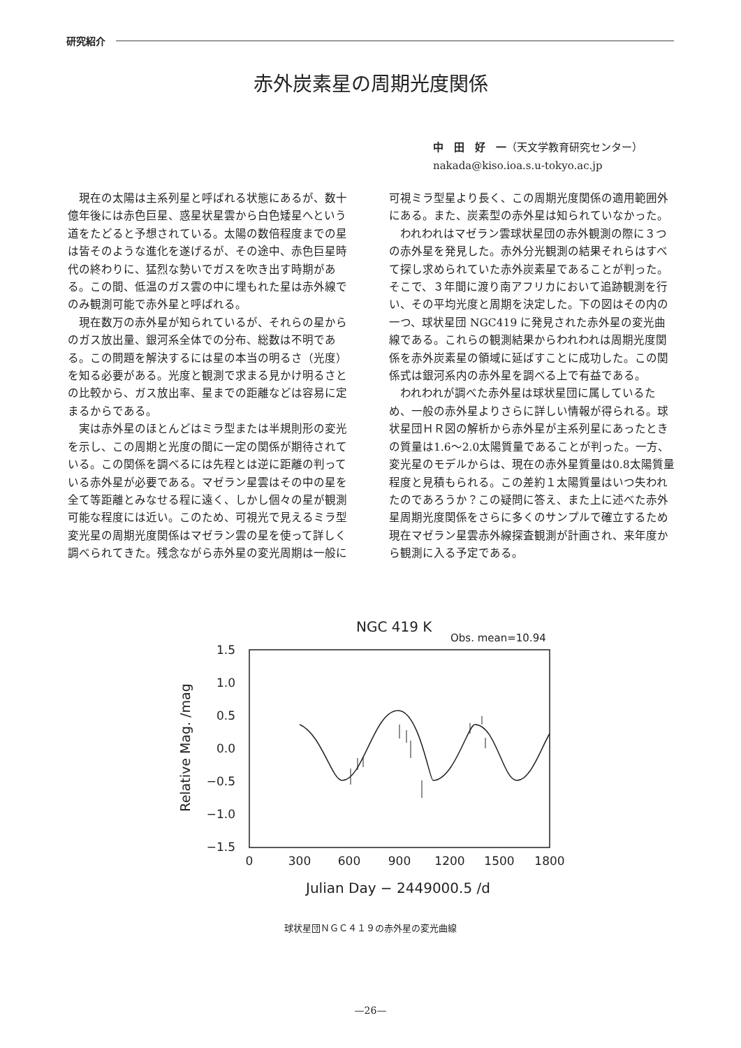研究紹介
赤外炭素星の周期光度関係
中　田　好　一（天文学教育研究センター）
nakada@kiso.ioa.s.u-tokyo.ac.jp
現在の太陽は主系列星と呼ばれる状態にあるが、数十億年後には赤色巨星、惑星状星雲から白色矮星へという道をたどると予想されている。太陽の数倍程度までの星は皆そのような進化を遂げるが、その途中、赤色巨星時代の終わりに、猛烈な勢いでガスを吹き出す時期がある。この間、低温のガス雲の中に埋もれた星は赤外線でのみ観測可能で赤外星と呼ばれる。
現在数万の赤外星が知られているが、それらの星からのガス放出量、銀河系全体での分布、総数は不明である。この問題を解決するには星の本当の明るさ（光度）を知る必要がある。光度と観測で求まる見かけ明るさとの比較から、ガス放出率、星までの距離などは容易に定まるからである。
実は赤外星のほとんどはミラ型または半規則形の変光を示し、この周期と光度の間に一定の関係が期待されている。この関係を調べるには先程とは逆に距離の判っている赤外星が必要である。マゼラン星雲はその中の星を全て等距離とみなせる程に遠く、しかし個々の星が観測可能な程度には近い。このため、可視光で見えるミラ型変光星の周期光度関係はマゼラン雲の星を使って詳しく調べられてきた。残念ながら赤外星の変光周期は一般に
可視ミラ型星より長く、この周期光度関係の適用範囲外にある。また、炭素型の赤外星は知られていなかった。
われわれはマゼラン雲球状星団の赤外観測の際に３つの赤外星を発見した。赤外分光観測の結果それらはすべて探し求められていた赤外炭素星であることが判った。そこで、３年間に渡り南アフリカにおいて追跡観測を行い、その平均光度と周期を決定した。下の図はその内の一つ、球状星団 NGC419 に発見された赤外星の変光曲線である。これらの観測結果からわれわれは周期光度関係を赤外炭素星の領域に延ばすことに成功した。この関係式は銀河系内の赤外星を調べる上で有益である。
われわれが調べた赤外星は球状星団に属しているため、一般の赤外星よりさらに詳しい情報が得られる。球状星団ＨＲ図の解析から赤外星が主系列星にあったときの質量は1.6～2.0太陽質量であることが判った。一方、変光星のモデルからは、現在の赤外星質量は0.8太陽質量程度と見積もられる。この差約１太陽質量はいつ失われたのであろうか？この疑問に答え、また上に述べた赤外星周期光度関係をさらに多くのサンプルで確立するため現在マゼラン星雲赤外線探査観測が計画され、来年度から観測に入る予定である。
NGC 419 K
Obs. mean=10.94
1.5
1.0
0.5
0.0
−0.5
−1.0
−1.5
0
300
600
900
1200
1500
1800
Julian Day − 2449000.5 /d
Relative Mag. /mag
球状星団ＮＧＣ４１９の赤外星の変光曲線
—26—